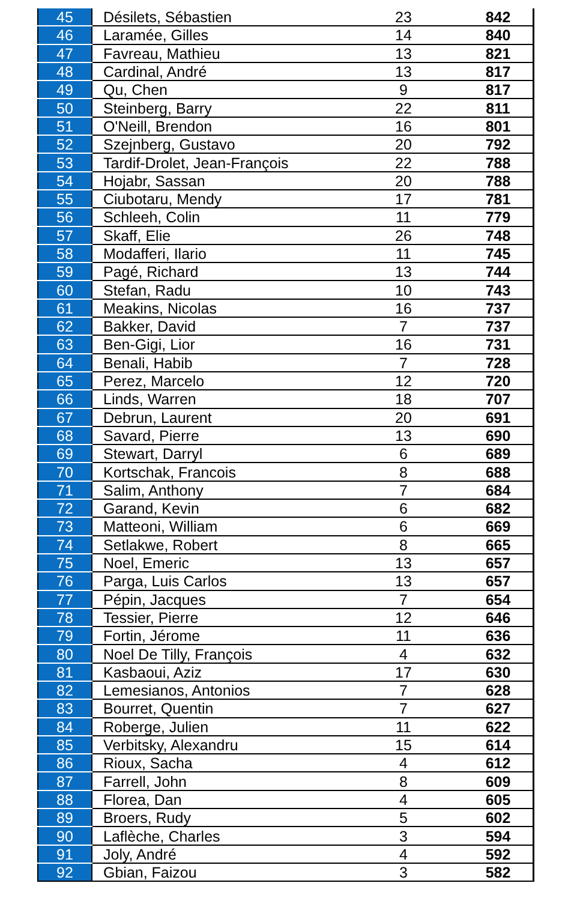| 45 | Désilets, Sébastien | 23 | 842 |
| 46 | Laramée, Gilles | 14 | 840 |
| 47 | Favreau, Mathieu | 13 | 821 |
| 48 | Cardinal, André | 13 | 817 |
| 49 | Qu, Chen | 9 | 817 |
| 50 | Steinberg, Barry | 22 | 811 |
| 51 | O'Neill, Brendon | 16 | 801 |
| 52 | Szejnberg, Gustavo | 20 | 792 |
| 53 | Tardif-Drolet, Jean-François | 22 | 788 |
| 54 | Hojabr, Sassan | 20 | 788 |
| 55 | Ciubotaru, Mendy | 17 | 781 |
| 56 | Schleeh, Colin | 11 | 779 |
| 57 | Skaff, Elie | 26 | 748 |
| 58 | Modafferi, Ilario | 11 | 745 |
| 59 | Pagé, Richard | 13 | 744 |
| 60 | Stefan, Radu | 10 | 743 |
| 61 | Meakins, Nicolas | 16 | 737 |
| 62 | Bakker, David | 7 | 737 |
| 63 | Ben-Gigi, Lior | 16 | 731 |
| 64 | Benali, Habib | 7 | 728 |
| 65 | Perez, Marcelo | 12 | 720 |
| 66 | Linds, Warren | 18 | 707 |
| 67 | Debrun, Laurent | 20 | 691 |
| 68 | Savard, Pierre | 13 | 690 |
| 69 | Stewart, Darryl | 6 | 689 |
| 70 | Kortschak, Francois | 8 | 688 |
| 71 | Salim, Anthony | 7 | 684 |
| 72 | Garand, Kevin | 6 | 682 |
| 73 | Matteoni, William | 6 | 669 |
| 74 | Setlakwe, Robert | 8 | 665 |
| 75 | Noel, Emeric | 13 | 657 |
| 76 | Parga, Luis Carlos | 13 | 657 |
| 77 | Pépin, Jacques | 7 | 654 |
| 78 | Tessier, Pierre | 12 | 646 |
| 79 | Fortin, Jérome | 11 | 636 |
| 80 | Noel De Tilly, François | 4 | 632 |
| 81 | Kasbaoui, Aziz | 17 | 630 |
| 82 | Lemesianos, Antonios | 7 | 628 |
| 83 | Bourret, Quentin | 7 | 627 |
| 84 | Roberge, Julien | 11 | 622 |
| 85 | Verbitsky, Alexandru | 15 | 614 |
| 86 | Rioux, Sacha | 4 | 612 |
| 87 | Farrell, John | 8 | 609 |
| 88 | Florea, Dan | 4 | 605 |
| 89 | Broers, Rudy | 5 | 602 |
| 90 | Laflèche, Charles | 3 | 594 |
| 91 | Joly, André | 4 | 592 |
| 92 | Gbian, Faizou | 3 | 582 |